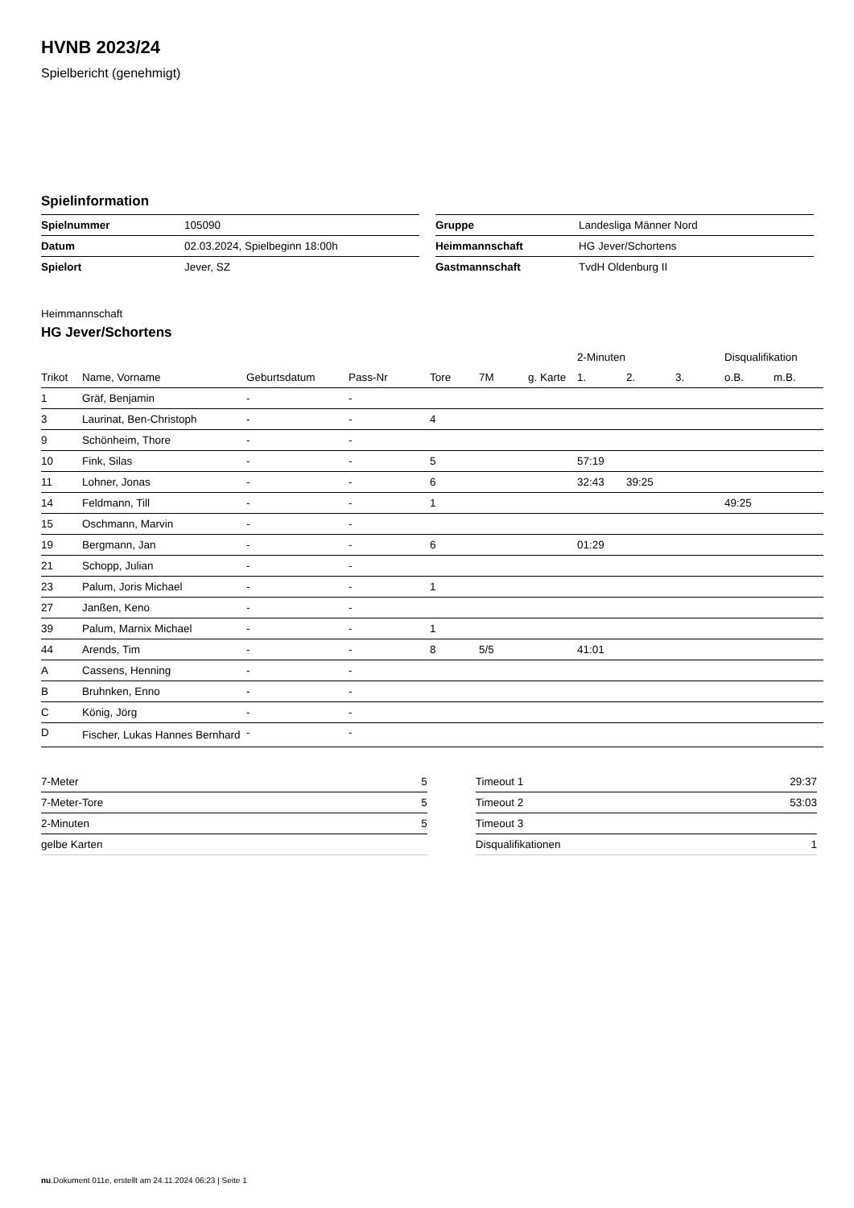HVNB 2023/24
Spielbericht (genehmigt)
Spielinformation
| Spielnummer | 105090 |
| Datum | 02.03.2024, Spielbeginn 18:00h |
| Spielort | Jever, SZ |
| Gruppe | Landesliga Männer Nord |
| Heimmannschaft | HG Jever/Schortens |
| Gastmannschaft | TvdH Oldenburg II |
Heimmannschaft
HG Jever/Schortens
| | | | | | | | 2-Minuten | | | Disqualifikation | |
| --- | --- | --- | --- | --- | --- | --- | --- | --- | --- | --- | --- |
| Trikot | Name, Vorname | Geburtsdatum | Pass-Nr | Tore | 7M | g. Karte | 1. | 2. | 3. | o.B. | m.B. |
| 1 | Gräf, Benjamin | - | - | | | | | | | | |
| 3 | Laurinat, Ben-Christoph | - | - | 4 | | | | | | | |
| 9 | Schönheim, Thore | - | - | | | | | | | | |
| 10 | Fink, Silas | - | - | 5 | | | 57:19 | | | | |
| 11 | Lohner, Jonas | - | - | 6 | | | 32:43 | 39:25 | | | |
| 14 | Feldmann, Till | - | - | 1 | | | | | | 49:25 | |
| 15 | Oschmann, Marvin | - | - | | | | | | | | |
| 19 | Bergmann, Jan | - | - | 6 | | | 01:29 | | | | |
| 21 | Schopp, Julian | - | - | | | | | | | | |
| 23 | Palum, Joris Michael | - | - | 1 | | | | | | | |
| 27 | Janßen, Keno | - | - | | | | | | | | |
| 39 | Palum, Marnix Michael | - | - | 1 | | | | | | | |
| 44 | Arends, Tim | - | - | 8 | 5/5 | | 41:01 | | | | |
| A | Cassens, Henning | - | - | | | | | | | | |
| B | Bruhnken, Enno | - | - | | | | | | | | |
| C | König, Jörg | - | - | | | | | | | | |
| D | Fischer, Lukas Hannes Bernhard | - | - | | | | | | | | |
| 7-Meter | 5 |
| 7-Meter-Tore | 5 |
| 2-Minuten | 5 |
| gelbe Karten | |
| Timeout 1 | 29:37 |
| Timeout 2 | 53:03 |
| Timeout 3 | |
| Disqualifikationen | 1 |
nu.Dokument 011e, erstellt am 24.11.2024 06:23 | Seite 1